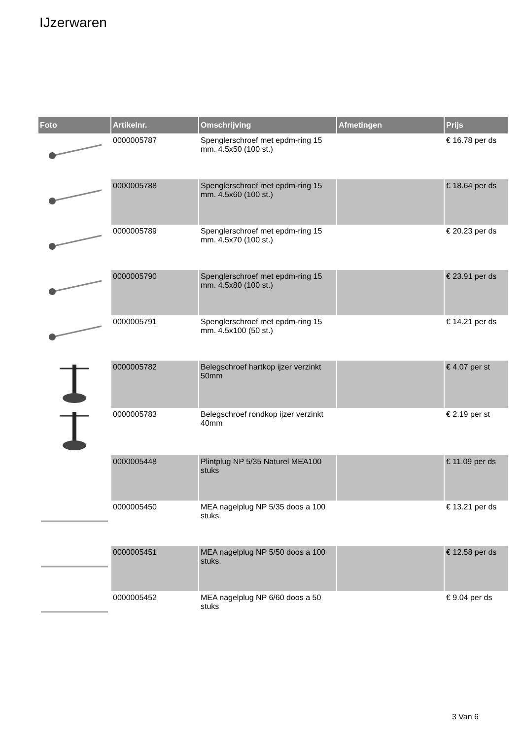IJzerwaren
| Foto | Artikelnr. | Omschrijving | Afmetingen | Prijs |
| --- | --- | --- | --- | --- |
| | 0000005787 | Spenglerschroef met epdm-ring 15 mm. 4.5x50 (100 st.) | | € 16.78 per ds |
| | 0000005788 | Spenglerschroef met epdm-ring 15 mm. 4.5x60 (100 st.) | | € 18.64 per ds |
| | 0000005789 | Spenglerschroef met epdm-ring 15 mm. 4.5x70 (100 st.) | | € 20.23 per ds |
| | 0000005790 | Spenglerschroef met epdm-ring 15 mm. 4.5x80 (100 st.) | | € 23.91 per ds |
| | 0000005791 | Spenglerschroef met epdm-ring 15 mm. 4.5x100 (50 st.) | | € 14.21 per ds |
| | 0000005782 | Belegschroef hartkop ijzer verzinkt 50mm | | € 4.07 per st |
| | 0000005783 | Belegschroef rondkop ijzer verzinkt 40mm | | € 2.19 per st |
| | 0000005448 | Plintplug NP 5/35 Naturel MEA100 stuks | | € 11.09 per ds |
| | 0000005450 | MEA nagelplug NP 5/35 doos a 100 stuks. | | € 13.21 per ds |
| | 0000005451 | MEA nagelplug NP 5/50 doos a 100 stuks. | | € 12.58 per ds |
| | 0000005452 | MEA nagelplug NP 6/60 doos a 50 stuks | | € 9.04 per ds |
3 Van 6